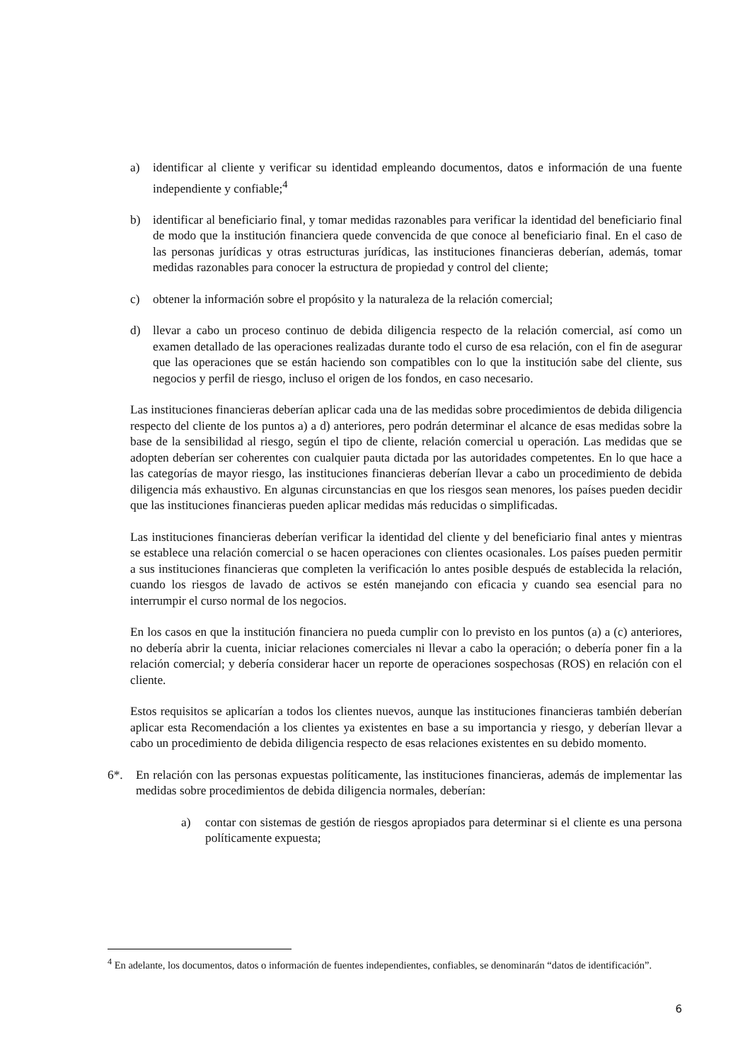a) identificar al cliente y verificar su identidad empleando documentos, datos e información de una fuente independiente y confiable;<sup>4</sup>
b) identificar al beneficiario final, y tomar medidas razonables para verificar la identidad del beneficiario final de modo que la institución financiera quede convencida de que conoce al beneficiario final. En el caso de las personas jurídicas y otras estructuras jurídicas, las instituciones financieras deberían, además, tomar medidas razonables para conocer la estructura de propiedad y control del cliente;
c) obtener la información sobre el propósito y la naturaleza de la relación comercial;
d) llevar a cabo un proceso continuo de debida diligencia respecto de la relación comercial, así como un examen detallado de las operaciones realizadas durante todo el curso de esa relación, con el fin de asegurar que las operaciones que se están haciendo son compatibles con lo que la institución sabe del cliente, sus negocios y perfil de riesgo, incluso el origen de los fondos, en caso necesario.
Las instituciones financieras deberían aplicar cada una de las medidas sobre procedimientos de debida diligencia respecto del cliente de los puntos a) a d) anteriores, pero podrán determinar el alcance de esas medidas sobre la base de la sensibilidad al riesgo, según el tipo de cliente, relación comercial u operación. Las medidas que se adopten deberían ser coherentes con cualquier pauta dictada por las autoridades competentes. En lo que hace a las categorías de mayor riesgo, las instituciones financieras deberían llevar a cabo un procedimiento de debida diligencia más exhaustivo. En algunas circunstancias en que los riesgos sean menores, los países pueden decidir que las instituciones financieras pueden aplicar medidas más reducidas o simplificadas.
Las instituciones financieras deberían verificar la identidad del cliente y del beneficiario final antes y mientras se establece una relación comercial o se hacen operaciones con clientes ocasionales. Los países pueden permitir a sus instituciones financieras que completen la verificación lo antes posible después de establecida la relación, cuando los riesgos de lavado de activos se estén manejando con eficacia y cuando sea esencial para no interrumpir el curso normal de los negocios.
En los casos en que la institución financiera no pueda cumplir con lo previsto en los puntos (a) a (c) anteriores, no debería abrir la cuenta, iniciar relaciones comerciales ni llevar a cabo la operación; o debería poner fin a la relación comercial; y debería considerar hacer un reporte de operaciones sospechosas (ROS) en relación con el cliente.
Estos requisitos se aplicarían a todos los clientes nuevos, aunque las instituciones financieras también deberían aplicar esta Recomendación a los clientes ya existentes en base a su importancia y riesgo, y deberían llevar a cabo un procedimiento de debida diligencia respecto de esas relaciones existentes en su debido momento.
6*. En relación con las personas expuestas políticamente, las instituciones financieras, además de implementar las medidas sobre procedimientos de debida diligencia normales, deberían:
a) contar con sistemas de gestión de riesgos apropiados para determinar si el cliente es una persona políticamente expuesta;
<sup>4</sup> En adelante, los documentos, datos o información de fuentes independientes, confiables, se denominarán “datos de identificación”.
6